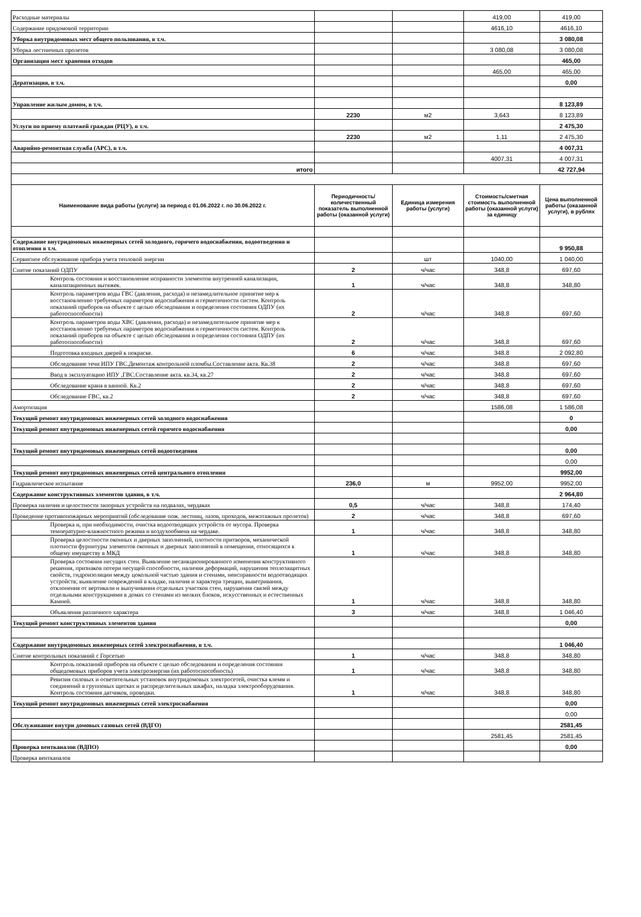| Расходные материалы | | | 419,00 | 419,00 |
| Содержание придомовой территории | | | 4616,10 | 4616,10 |
| Уборка внутридомовых мест общего пользования, в т.ч. | | | | 3 080,08 |
| Уборка лестничных пролетов | | | 3 080,08 | 3 080,08 |
| Организация мест хранения отходов | | | | 465,00 |
| | | | 465,00 | 465,00 |
| Дератизация, в т.ч. | | | | 0,00 |
| Управление жилым домом, в т.ч. | | | | 8 123,89 |
| | 2230 | м2 | 3,643 | 8 123,89 |
| Услуги по приему платежей граждан (РЦУ), в т.ч. | | | | 2 475,30 |
| | 2230 | м2 | 1,11 | 2 475,30 |
| Аварийно-ремонтная служба (АРС), в т.ч. | | | | 4 007,31 |
| | | | 4007,31 | 4 007,31 |
| итого | | | | 42 727,94 |
| Наименование вида работы (услуги) за период с 01.06.2022 г. по 30.06.2022 г. | Периодичность/ количественный показатель выполненной работы (оказанной услуги) | Единица измерения работы (услуги) | Стоимость/сметная стоимость выполненной работы (оказанной услуги) за единицу | Цена выполненной работы (оказанной услуги), в рублях |
| Содержание внутридомовых инженерных сетей холодного, горячего водоснабжения, водоотведения и отопления в т.ч. | | | | 9 950,88 |
| Сервисное обслуживание прибора учета тепловой энергии | | шт | 1040,00 | 1 040,00 |
| Снятие показаний ОДПУ | 2 | ч/час | 348,8 | 697,60 |
| Контроль состояния и восстановление исправности элементов внутренней канализации, канализационных вытяжек. | 1 | ч/час | 348,8 | 348,80 |
| Контроль параметров воды ГВС (давления, расхода) и незамедлительное принятие мер к восстановлению требуемых параметров водоснабжения и герметичности систем. Контроль показаний приборов на объекте с целью обследования и определения состояния ОДПУ (их работоспособности) | 2 | ч/час | 348,8 | 697,60 |
| Контроль параметров воды ХВС (давления, расхода) и незамедлительное принятие мер к восстановлению требуемых параметров водоснабжения и герметичности систем. Контроль показаний приборов на объекте с целью обследования и определения состояния ОДПУ (их работоспособности) | 2 | ч/час | 348,8 | 697,60 |
| Подготовка входных дверей к покраске. | 6 | ч/час | 348,8 | 2 092,80 |
| Обследование течи ИПУ ГВС.Демонтаж контрольной пломбы.Составление акта. Кв.38 | 2 | ч/час | 348,8 | 697,60 |
| Ввод в эксплуатацию ИПУ ,ГВС.Составление акта. кв.34, кв.27 | 2 | ч/час | 348,8 | 697,60 |
| Обследование крана в ванной. Кв.2 | 2 | ч/час | 348,8 | 697,60 |
| Обследование ГВС, кв.2 | 2 | ч/час | 348,8 | 697,60 |
| Амортизация | | | 1586,08 | 1 586,08 |
| Текущий ремонт внутридомовых инженерных сетей холодного водоснабжения | | | | 0 |
| Текущий ремонт внутридомовых инженерных сетей горячего водоснабжения | | | | 0,00 |
| Текущий ремонт внутридомовых инженерных сетей водоотведения | | | | 0,00 |
| | | | | 0,00 |
| Текущий ремонт внутридомовых инженерных сетей центрального отопления | | | | 9952,00 |
| Гидравлическое испытание | 236,0 | м | 9952,00 | 9952,00 |
| Содержание конструктивных элементов здания, в т.ч. | | | | 2 964,80 |
| Проверка наличия и целостности запорных устройств на подвалах, чердаках | 0,5 | ч/час | 348,8 | 174,40 |
| Проведение противопожарных мероприятий (обследование пож. лестниц, лазов, проходов, межэтажных пролетов) | 2 | ч/час | 348,8 | 697,60 |
| Проверка и, при необходимости, очистка водоотводящих устройств от мусора. Проверка температурно-влажностного режима и воздухообмена на чердаке. | 1 | ч/час | 348,8 | 348,80 |
| Проверка целостности оконных и дверных заполнений, плотности притворов, механической плотности фурнитуры элементов оконных и дверных заполнений в помещения, относящихся к общему имуществу в МКД | 1 | ч/час | 348,8 | 348,80 |
| Проверка состояния несущих стен. Выявление несанкционированного изменения конструктивного решения, признаков потери несущей способности, наличия деформаций, нарушения теплозащитных свойств, гидроизоляции между цокольной частью здания и стенами, неисправности водоотводящих устройств; выявление повреждений в кладке, наличия и характера трещин, выветривания, отклонения от вертикали и выпучивания отдельных участков стен, нарушения связей между отдельными конструкциями в домах со стенами из мелких блоков, искусственных и естественных Камней. | 1 | ч/час | 348,8 | 348,80 |
| Объявления различного характера | 3 | ч/час | 348,8 | 1 046,40 |
| Текущий ремонт конструктивных элементов здания | | | | 0,00 |
| Содержание внутридомовых инженерных сетей электроснабжения, в т.ч. | | | | 1 046,40 |
| Снятие контрольных показаний с Горсетью | 1 | ч/час | 348,8 | 348,80 |
| Контроль показаний приборов на объекте с целью обследования и определения состояния общедомовых приборов учета электроэнергии (их работоспособность) | 1 | ч/час | 348,8 | 348,80 |
| Ревизия силовых и осветительных установок внутридомовых электросетей, очистка клемм и соединений в групповых щитках и распределительных шкафах, наладка электрооборудования. Контроль состояния датчиков, проводки. | 1 | ч/час | 348,8 | 348,80 |
| Текущий ремонт внутридомовых инженерных сетей электроснабжения | | | | 0,00 |
| | | | | 0,00 |
| Обслуживание внутри домовых газовых сетей (ВДГО) | | | | 2581,45 |
| | | | 2581,45 | 2581,45 |
| Проверка вентканалов (ВДПО) | | | | 0,00 |
| Проверка вентканалов | | | | |